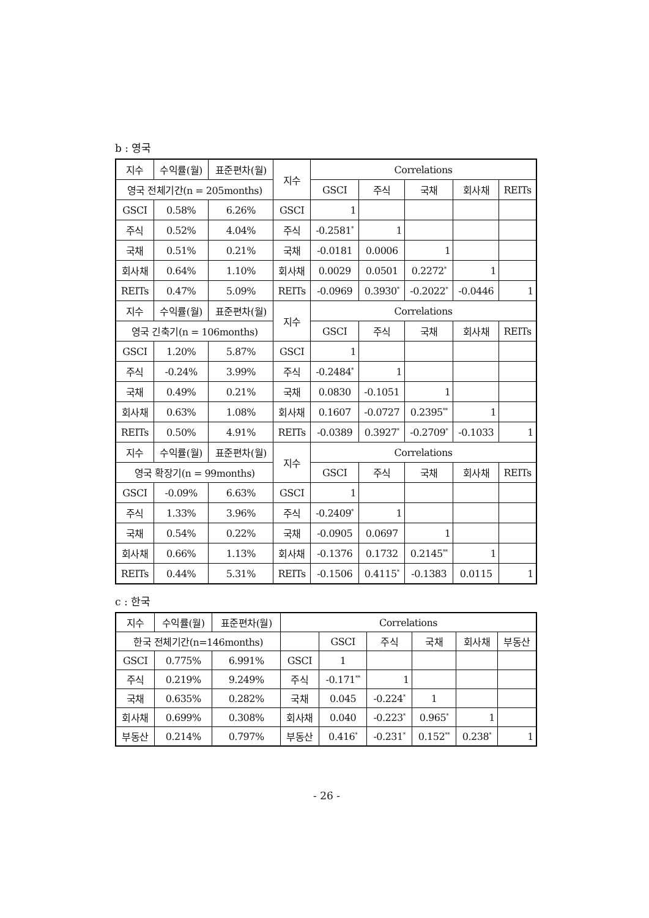b : 영국
| 지수 | 수익률(월) | 표준편차(월) | 지수 | Correlations | | | | |
| --- | --- | --- | --- | --- | --- | --- | --- | --- |
| 영국 전체기간(n = 205months) | | | | GSCI | 주식 | 국채 | 회사채 | REITs |
| GSCI | 0.58% | 6.26% | GSCI | 1 | | | | |
| 주식 | 0.52% | 4.04% | 주식 | -0.2581<sup>*</sup> | 1 | | | |
| 국채 | 0.51% | 0.21% | 국채 | -0.0181 | 0.0006 | 1 | | |
| 회사채 | 0.64% | 1.10% | 회사채 | 0.0029 | 0.0501 | 0.2272<sup>*</sup> | 1 | |
| REITs | 0.47% | 5.09% | REITs | -0.0969 | 0.3930<sup>*</sup> | -0.2022<sup>*</sup> | -0.0446 | 1 |
| 지수 | 수익률(월) | 표준편차(월) | 지수 | Correlations | | | | |
| 영국 긴축기(n = 106months) | | | | GSCI | 주식 | 국채 | 회사채 | REITs |
| GSCI | 1.20% | 5.87% | GSCI | 1 | | | | |
| 주식 | -0.24% | 3.99% | 주식 | -0.2484<sup>*</sup> | 1 | | | |
| 국채 | 0.49% | 0.21% | 국채 | 0.0830 | -0.1051 | 1 | | |
| 회사채 | 0.63% | 1.08% | 회사채 | 0.1607 | -0.0727 | 0.2395<sup>**</sup> | 1 | |
| REITs | 0.50% | 4.91% | REITs | -0.0389 | 0.3927<sup>*</sup> | -0.2709<sup>*</sup> | -0.1033 | 1 |
| 지수 | 수익률(월) | 표준편차(월) | 지수 | Correlations | | | | |
| 영국 확장기(n = 99months) | | | | GSCI | 주식 | 국채 | 회사채 | REITs |
| GSCI | -0.09% | 6.63% | GSCI | 1 | | | | |
| 주식 | 1.33% | 3.96% | 주식 | -0.2409<sup>*</sup> | 1 | | | |
| 국채 | 0.54% | 0.22% | 국채 | -0.0905 | 0.0697 | 1 | | |
| 회사채 | 0.66% | 1.13% | 회사채 | -0.1376 | 0.1732 | 0.2145<sup>**</sup> | 1 | |
| REITs | 0.44% | 5.31% | REITs | -0.1506 | 0.4115<sup>*</sup> | -0.1383 | 0.0115 | 1 |
c : 한국
| 지수 | 수익률(월) | 표준편차(월) | Correlations | | | | | |
| --- | --- | --- | --- | --- | --- | --- | --- | --- |
| 한국 전체기간(n=146months) | | | | GSCI | 주식 | 국채 | 회사채 | 부동산 |
| GSCI | 0.775% | 6.991% | GSCI | 1 | | | | |
| 주식 | 0.219% | 9.249% | 주식 | -0.171<sup>**</sup> | 1 | | | |
| 국채 | 0.635% | 0.282% | 국채 | 0.045 | -0.224<sup>*</sup> | 1 | | |
| 회사채 | 0.699% | 0.308% | 회사채 | 0.040 | -0.223<sup>*</sup> | 0.965<sup>*</sup> | 1 | |
| 부동산 | 0.214% | 0.797% | 부동산 | 0.416<sup>*</sup> | -0.231<sup>*</sup> | 0.152<sup>**</sup> | 0.238<sup>*</sup> | 1 |
- 26 -